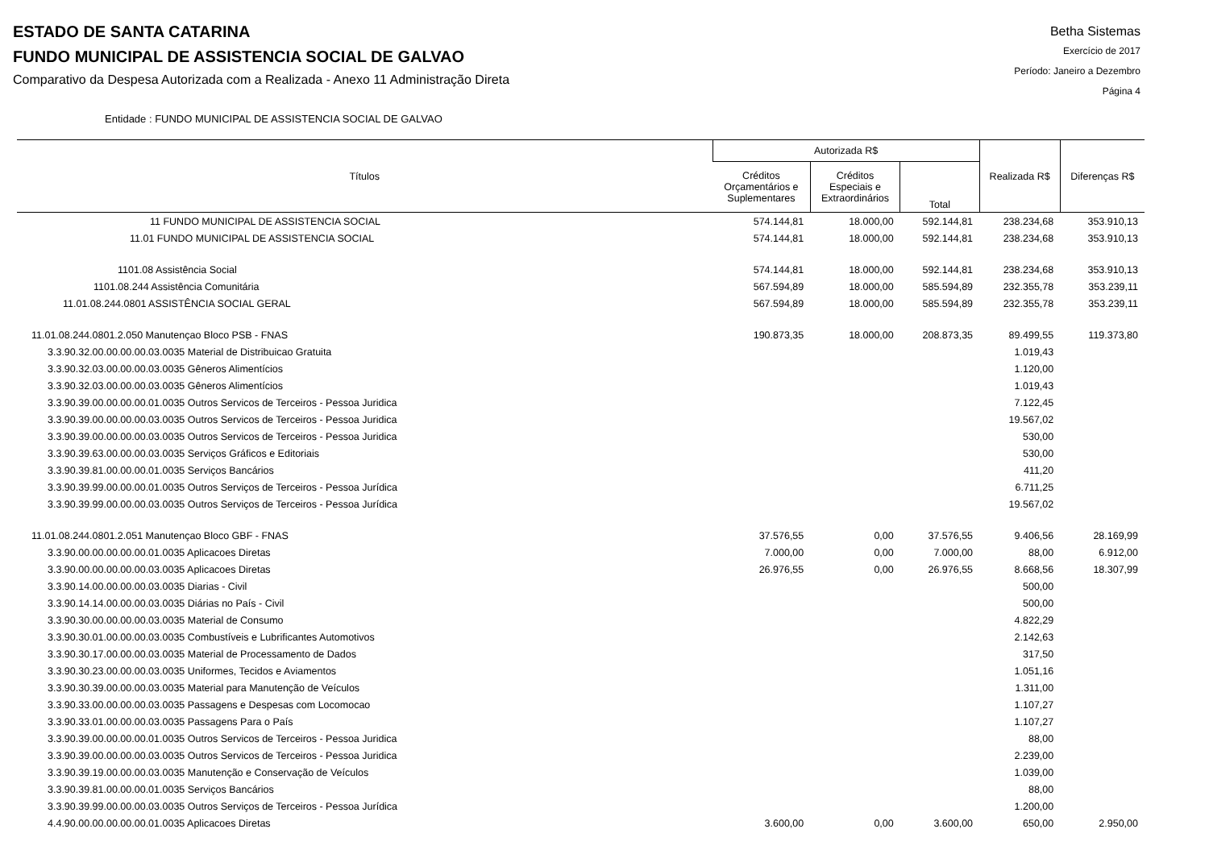ESTADO DE SANTA CATARINA
FUNDO MUNICIPAL DE ASSISTENCIA SOCIAL DE GALVAO
Comparativo da Despesa Autorizada com a Realizada - Anexo 11 Administração Direta
Betha Sistemas
Exercício de 2017
Período: Janeiro a Dezembro
Página 4
Entidade : FUNDO MUNICIPAL DE ASSISTENCIA SOCIAL DE GALVAO
| Títulos | Autorizada R$ | | | Realizada R$ | Diferenças R$ |
| --- | --- | --- | --- | --- | --- |
| | Créditos Orçamentários e Suplementares | Créditos Especiais e Extraordinários | Total | | |
| 11 FUNDO MUNICIPAL DE ASSISTENCIA SOCIAL | 574.144,81 | 18.000,00 | 592.144,81 | 238.234,68 | 353.910,13 |
| 11.01 FUNDO MUNICIPAL DE ASSISTENCIA SOCIAL | 574.144,81 | 18.000,00 | 592.144,81 | 238.234,68 | 353.910,13 |
| 1101.08 Assistência Social | 574.144,81 | 18.000,00 | 592.144,81 | 238.234,68 | 353.910,13 |
| 1101.08.244 Assistência Comunitária | 567.594,89 | 18.000,00 | 585.594,89 | 232.355,78 | 353.239,11 |
| 11.01.08.244.0801 ASSISTÊNCIA SOCIAL GERAL | 567.594,89 | 18.000,00 | 585.594,89 | 232.355,78 | 353.239,11 |
| 11.01.08.244.0801.2.050 Manutençao Bloco PSB - FNAS | 190.873,35 | 18.000,00 | 208.873,35 | 89.499,55 | 119.373,80 |
| 3.3.90.32.00.00.00.00.03.0035 Material de Distribuicao Gratuita | | | | 1.019,43 | |
| 3.3.90.32.03.00.00.00.03.0035 Gêneros Alimentícios | | | | 1.120,00 | |
| 3.3.90.32.03.00.00.00.03.0035 Gêneros Alimentícios | | | | 1.019,43 | |
| 3.3.90.39.00.00.00.00.01.0035 Outros Servicos de Terceiros - Pessoa Juridica | | | | 7.122,45 | |
| 3.3.90.39.00.00.00.00.03.0035 Outros Servicos de Terceiros - Pessoa Juridica | | | | 19.567,02 | |
| 3.3.90.39.00.00.00.00.03.0035 Outros Servicos de Terceiros - Pessoa Juridica | | | | 530,00 | |
| 3.3.90.39.63.00.00.00.03.0035 Serviços Gráficos e Editoriais | | | | 530,00 | |
| 3.3.90.39.81.00.00.00.01.0035 Serviços Bancários | | | | 411,20 | |
| 3.3.90.39.99.00.00.00.01.0035 Outros Serviços de Terceiros - Pessoa Jurídica | | | | 6.711,25 | |
| 3.3.90.39.99.00.00.00.03.0035 Outros Serviços de Terceiros - Pessoa Jurídica | | | | 19.567,02 | |
| 11.01.08.244.0801.2.051 Manutençao Bloco GBF - FNAS | 37.576,55 | 0,00 | 37.576,55 | 9.406,56 | 28.169,99 |
| 3.3.90.00.00.00.00.00.01.0035 Aplicacoes Diretas | 7.000,00 | 0,00 | 7.000,00 | 88,00 | 6.912,00 |
| 3.3.90.00.00.00.00.00.03.0035 Aplicacoes Diretas | 26.976,55 | 0,00 | 26.976,55 | 8.668,56 | 18.307,99 |
| 3.3.90.14.00.00.00.00.03.0035 Diarias - Civil | | | | 500,00 | |
| 3.3.90.14.14.00.00.00.03.0035 Diárias no País - Civil | | | | 500,00 | |
| 3.3.90.30.00.00.00.00.03.0035 Material de Consumo | | | | 4.822,29 | |
| 3.3.90.30.01.00.00.00.03.0035 Combustíveis e Lubrificantes Automotivos | | | | 2.142,63 | |
| 3.3.90.30.17.00.00.00.03.0035 Material de Processamento de Dados | | | | 317,50 | |
| 3.3.90.30.23.00.00.00.03.0035 Uniformes, Tecidos e Aviamentos | | | | 1.051,16 | |
| 3.3.90.30.39.00.00.00.03.0035 Material para Manutenção de Veículos | | | | 1.311,00 | |
| 3.3.90.33.00.00.00.00.03.0035 Passagens e Despesas com Locomocao | | | | 1.107,27 | |
| 3.3.90.33.01.00.00.00.03.0035 Passagens Para o País | | | | 1.107,27 | |
| 3.3.90.39.00.00.00.00.01.0035 Outros Servicos de Terceiros - Pessoa Juridica | | | | 88,00 | |
| 3.3.90.39.00.00.00.00.03.0035 Outros Servicos de Terceiros - Pessoa Juridica | | | | 2.239,00 | |
| 3.3.90.39.19.00.00.00.03.0035 Manutenção e Conservação de Veículos | | | | 1.039,00 | |
| 3.3.90.39.81.00.00.00.01.0035 Serviços Bancários | | | | 88,00 | |
| 3.3.90.39.99.00.00.00.03.0035 Outros Serviços de Terceiros - Pessoa Jurídica | | | | 1.200,00 | |
| 4.4.90.00.00.00.00.00.01.0035 Aplicacoes Diretas | 3.600,00 | 0,00 | 3.600,00 | 650,00 | 2.950,00 |